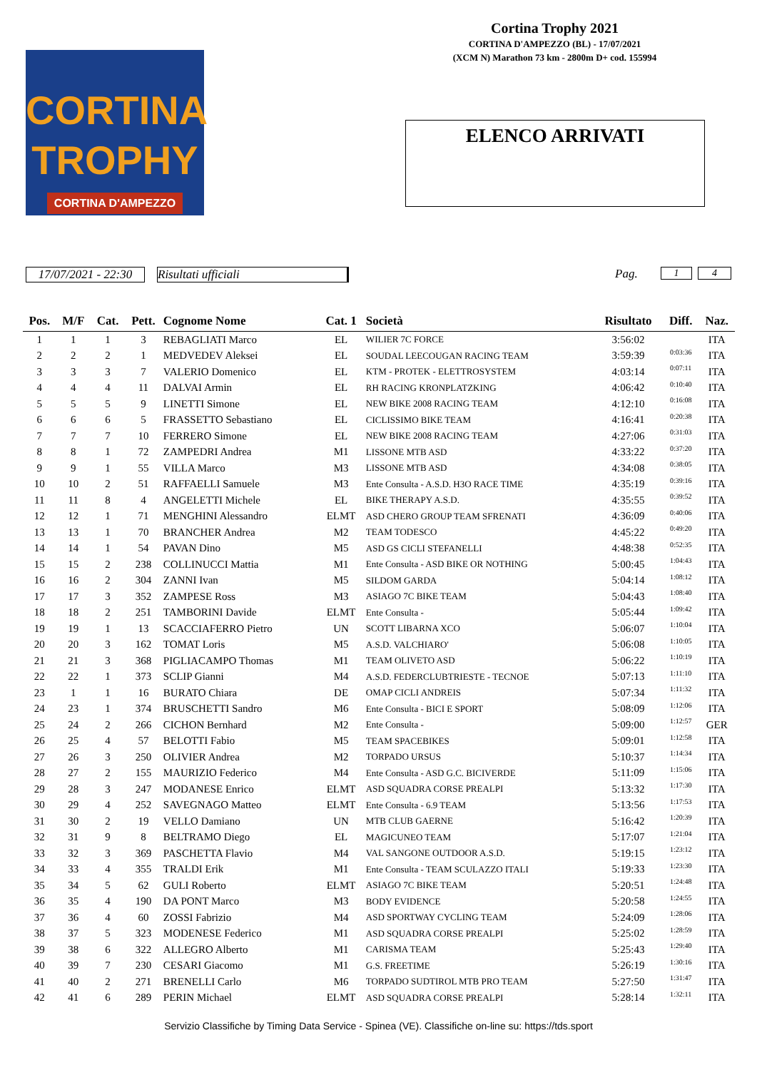Cortina Trophy 2021
CORTINA D'AMPEZZO (BL) - 17/07/2021
(XCM N) Marathon 73 km - 2800m D+ cod. 155994
CORTINA
TROPHY
CORTINA D'AMPEZZO
ELENCO ARRIVATI
17/07/2021 - 22:30
Risultati ufficiali Pag. 1 4
| Pos. | M/F | Cat. | Pett. | Cognome Nome | Cat. 1 | Società | Risultato | Diff. | Naz. |
| --- | --- | --- | --- | --- | --- | --- | --- | --- | --- |
| 1 | 1 | 1 | 3 | REBAGLIATI Marco | EL | WILIER 7C FORCE | 3:56:02 | | ITA |
| 2 | 2 | 2 | 1 | MEDVEDEV Aleksei | EL | SOUDAL LEECOUGAN RACING TEAM | 3:59:39 | 0:03:36 | ITA |
| 3 | 3 | 3 | 7 | VALERIO Domenico | EL | KTM - PROTEK - ELETTROSYSTEM | 4:03:14 | 0:07:11 | ITA |
| 4 | 4 | 4 | 11 | DALVAI Armin | EL | RH RACING KRONPLATZKING | 4:06:42 | 0:10:40 | ITA |
| 5 | 5 | 5 | 9 | LINETTI Simone | EL | NEW BIKE 2008 RACING TEAM | 4:12:10 | 0:16:08 | ITA |
| 6 | 6 | 6 | 5 | FRASSETTO Sebastiano | EL | CICLISSIMO BIKE TEAM | 4:16:41 | 0:20:38 | ITA |
| 7 | 7 | 7 | 10 | FERRERO Simone | EL | NEW BIKE 2008 RACING TEAM | 4:27:06 | 0:31:03 | ITA |
| 8 | 8 | 1 | 72 | ZAMPEDRI Andrea | M1 | LISSONE MTB ASD | 4:33:22 | 0:37:20 | ITA |
| 9 | 9 | 1 | 55 | VILLA Marco | M3 | LISSONE MTB ASD | 4:34:08 | 0:38:05 | ITA |
| 10 | 10 | 2 | 51 | RAFFAELLI Samuele | M3 | Ente Consulta - A.S.D. H3O RACE TIME | 4:35:19 | 0:39:16 | ITA |
| 11 | 11 | 8 | 4 | ANGELETTI Michele | EL | BIKE THERAPY A.S.D. | 4:35:55 | 0:39:52 | ITA |
| 12 | 12 | 1 | 71 | MENGHINI Alessandro | ELMT | ASD CHERO GROUP TEAM SFRENATI | 4:36:09 | 0:40:06 | ITA |
| 13 | 13 | 1 | 70 | BRANCHER Andrea | M2 | TEAM TODESCO | 4:45:22 | 0:49:20 | ITA |
| 14 | 14 | 1 | 54 | PAVAN Dino | M5 | ASD GS CICLI STEFANELLI | 4:48:38 | 0:52:35 | ITA |
| 15 | 15 | 2 | 238 | COLLINUCCI Mattia | M1 | Ente Consulta - ASD BIKE OR NOTHING | 5:00:45 | 1:04:43 | ITA |
| 16 | 16 | 2 | 304 | ZANNI Ivan | M5 | SILDOM GARDA | 5:04:14 | 1:08:12 | ITA |
| 17 | 17 | 3 | 352 | ZAMPESE Ross | M3 | ASIAGO 7C BIKE TEAM | 5:04:43 | 1:08:40 | ITA |
| 18 | 18 | 2 | 251 | TAMBORINI Davide | ELMT | Ente Consulta - | 5:05:44 | 1:09:42 | ITA |
| 19 | 19 | 1 | 13 | SCACCIAFERRO Pietro | UN | SCOTT LIBARNA XCO | 5:06:07 | 1:10:04 | ITA |
| 20 | 20 | 3 | 162 | TOMAT Loris | M5 | A.S.D. VALCHIARO' | 5:06:08 | 1:10:05 | ITA |
| 21 | 21 | 3 | 368 | PIGLIACAMPO Thomas | M1 | TEAM OLIVETO ASD | 5:06:22 | 1:10:19 | ITA |
| 22 | 22 | 1 | 373 | SCLIP Gianni | M4 | A.S.D. FEDERCLUBTRIESTE - TECNOE | 5:07:13 | 1:11:10 | ITA |
| 23 | 1 | 1 | 16 | BURATO Chiara | DE | OMAP CICLI ANDREIS | 5:07:34 | 1:11:32 | ITA |
| 24 | 23 | 1 | 374 | BRUSCHETTI Sandro | M6 | Ente Consulta - BICI E SPORT | 5:08:09 | 1:12:06 | ITA |
| 25 | 24 | 2 | 266 | CICHON Bernhard | M2 | Ente Consulta - | 5:09:00 | 1:12:57 | GER |
| 26 | 25 | 4 | 57 | BELOTTI Fabio | M5 | TEAM SPACEBIKES | 5:09:01 | 1:12:58 | ITA |
| 27 | 26 | 3 | 250 | OLIVIER Andrea | M2 | TORPADO URSUS | 5:10:37 | 1:14:34 | ITA |
| 28 | 27 | 2 | 155 | MAURIZIO Federico | M4 | Ente Consulta - ASD G.C. BICIVERDE | 5:11:09 | 1:15:06 | ITA |
| 29 | 28 | 3 | 247 | MODANESE Enrico | ELMT | ASD SQUADRA CORSE PREALPI | 5:13:32 | 1:17:30 | ITA |
| 30 | 29 | 4 | 252 | SAVEGNAGO Matteo | ELMT | Ente Consulta - 6.9 TEAM | 5:13:56 | 1:17:53 | ITA |
| 31 | 30 | 2 | 19 | VELLO Damiano | UN | MTB CLUB GAERNE | 5:16:42 | 1:20:39 | ITA |
| 32 | 31 | 9 | 8 | BELTRAMO Diego | EL | MAGICUNEO TEAM | 5:17:07 | 1:21:04 | ITA |
| 33 | 32 | 3 | 369 | PASCHETTA Flavio | M4 | VAL SANGONE OUTDOOR A.S.D. | 5:19:15 | 1:23:12 | ITA |
| 34 | 33 | 4 | 355 | TRALDI Erik | M1 | Ente Consulta - TEAM SCULAZZO ITALI | 5:19:33 | 1:23:30 | ITA |
| 35 | 34 | 5 | 62 | GULI Roberto | ELMT | ASIAGO 7C BIKE TEAM | 5:20:51 | 1:24:48 | ITA |
| 36 | 35 | 4 | 190 | DA PONT Marco | M3 | BODY EVIDENCE | 5:20:58 | 1:24:55 | ITA |
| 37 | 36 | 4 | 60 | ZOSSI Fabrizio | M4 | ASD SPORTWAY CYCLING TEAM | 5:24:09 | 1:28:06 | ITA |
| 38 | 37 | 5 | 323 | MODENESE Federico | M1 | ASD SQUADRA CORSE PREALPI | 5:25:02 | 1:28:59 | ITA |
| 39 | 38 | 6 | 322 | ALLEGRO Alberto | M1 | CARISMA TEAM | 5:25:43 | 1:29:40 | ITA |
| 40 | 39 | 7 | 230 | CESARI Giacomo | M1 | G.S. FREETIME | 5:26:19 | 1:30:16 | ITA |
| 41 | 40 | 2 | 271 | BRENELLI Carlo | M6 | TORPADO SUDTIROL MTB PRO TEAM | 5:27:50 | 1:31:47 | ITA |
| 42 | 41 | 6 | 289 | PERIN Michael | ELMT | ASD SQUADRA CORSE PREALPI | 5:28:14 | 1:32:11 | ITA |
Servizio Classifiche by Timing Data Service - Spinea (VE). Classifiche on-line su: https://tds.sport